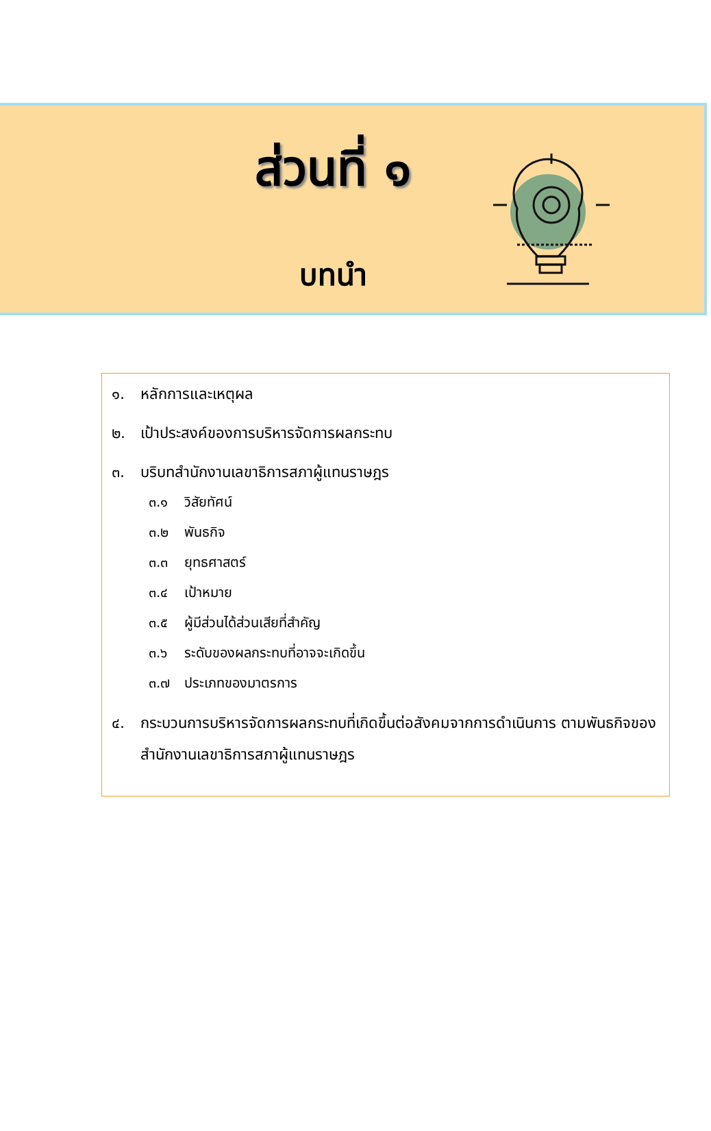ส่วนที่ ๑
บทนำ
๑. หลักการและเหตุผล
๒. เป้าประสงค์ของการบริหารจัดการผลกระทบ
๓. บริบทสำนักงานเลขาธิการสภาผู้แทนราษฎร
๓.๑ วิสัยทัศน์
๓.๒ พันธกิจ
๓.๓ ยุทธศาสตร์
๓.๔ เป้าหมาย
๓.๕ ผู้มีส่วนได้ส่วนเสียที่สำคัญ
๓.๖ ระดับของผลกระทบที่อาจจะเกิดขึ้น
๓.๗ ประเภทของมาตรการ
๔. กระบวนการบริหารจัดการผลกระทบที่เกิดขึ้นต่อสังคมจากการดำเนินการ ตามพันธกิจของสำนักงานเลขาธิการสภาผู้แทนราษฎร